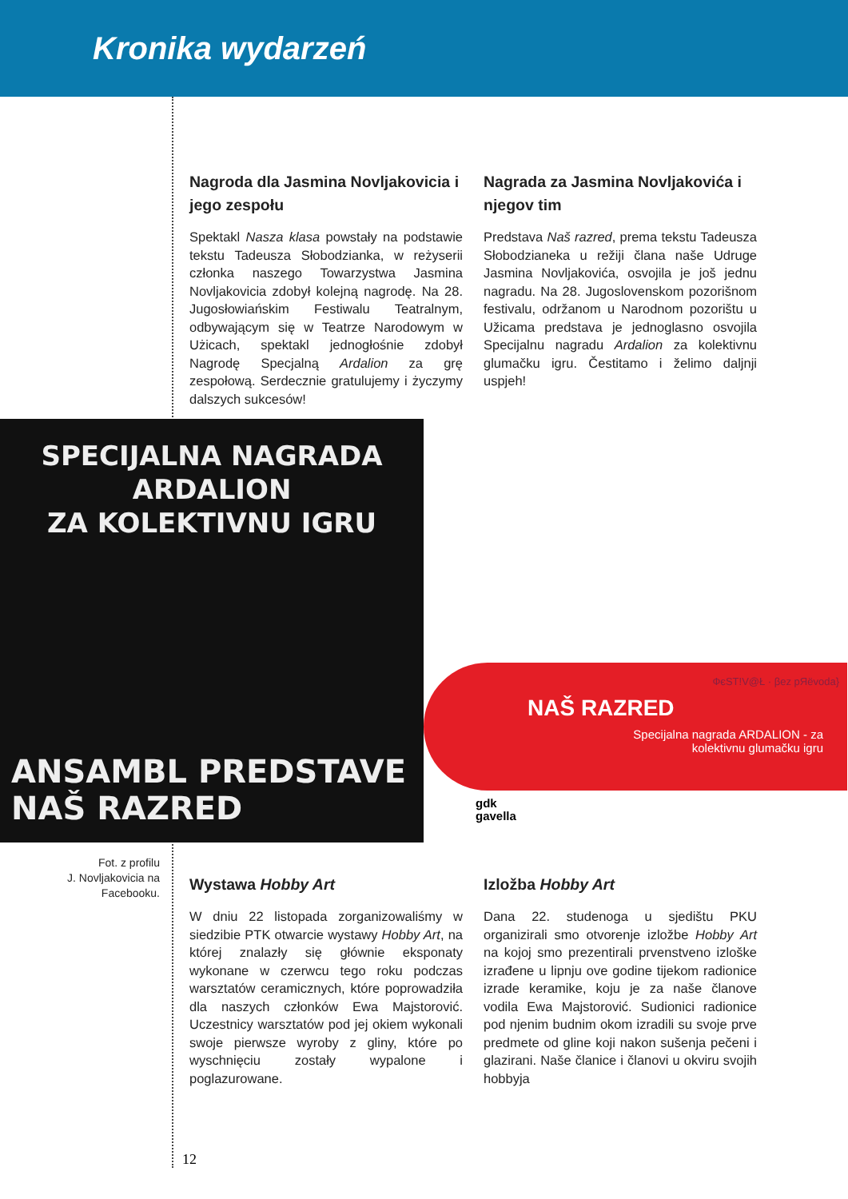Kronika wydarzeń
Nagroda dla Jasmina Novljakovicia i jego zespołu
Spektakl Nasza klasa powstały na podstawie tekstu Tadeusza Słobodzianka, w reżyserii członka naszego Towarzystwa Jasmina Novljakovicia zdobył kolejną nagrodę. Na 28. Jugosłowiańskim Festiwalu Teatralnym, odbywającym się w Teatrze Narodowym w Użicach, spektakl jednogłośnie zdobył Nagrodę Specjalną Ardalion za grę zespołową. Serdecznie gratulujemy i życzymy dalszych sukcesów!
Nagrada za Jasmina Novljakovića i njegov tim
Predstava Naš razred, prema tekstu Tadeusza Słobodzianeka u režiji člana naše Udruge Jasmina Novljakovića, osvojila je još jednu nagradu. Na 28. Jugoslovenskom pozorišnom festivalu, održanom u Narodnom pozorištu u Užicama predstava je jednoglasno osvojila Specijalnu nagradu Ardalion za kolektivnu glumačku igru. Čestitamo i želimo daljnji uspjeh!
SPECIJALNA NAGRADA ARDALION
ZA KOLEKTIVNU IGRU
ANSAMBL PREDSTAVE
NAŠ RAZRED
ФєЅТ!V@Ł · βez pЯёvodа}
NAŠ RAZRED
Specijalna nagrada ARDALION - za
kolektivnu glumačku igru
gdk
gavella
Fot. z profilu
J. Novljakovicia na
Facebooku.
Wystawa Hobby Art
W dniu 22 listopada zorganizowaliśmy w siedzibie PTK otwarcie wystawy Hobby Art, na której znalazły się głównie eksponaty wykonane w czerwcu tego roku podczas warsztatów ceramicznych, które poprowadziła dla naszych członków Ewa Majstorović. Uczestnicy warsztatów pod jej okiem wykonali swoje pierwsze wyroby z gliny, które po wyschnięciu zostały wypalone i poglazurowane.
Izložba Hobby Art
Dana 22. studenoga u sjedištu PKU organizirali smo otvorenje izložbe Hobby Art na kojoj smo prezentirali prvenstveno izloške izrađene u lipnju ove godine tijekom radionice izrade keramike, koju je za naše članove vodila Ewa Majstorović. Sudionici radionice pod njenim budnim okom izradili su svoje prve predmete od gline koji nakon sušenja pečeni i glazirani. Naše članice i članovi u okviru svojih hobbyja
12